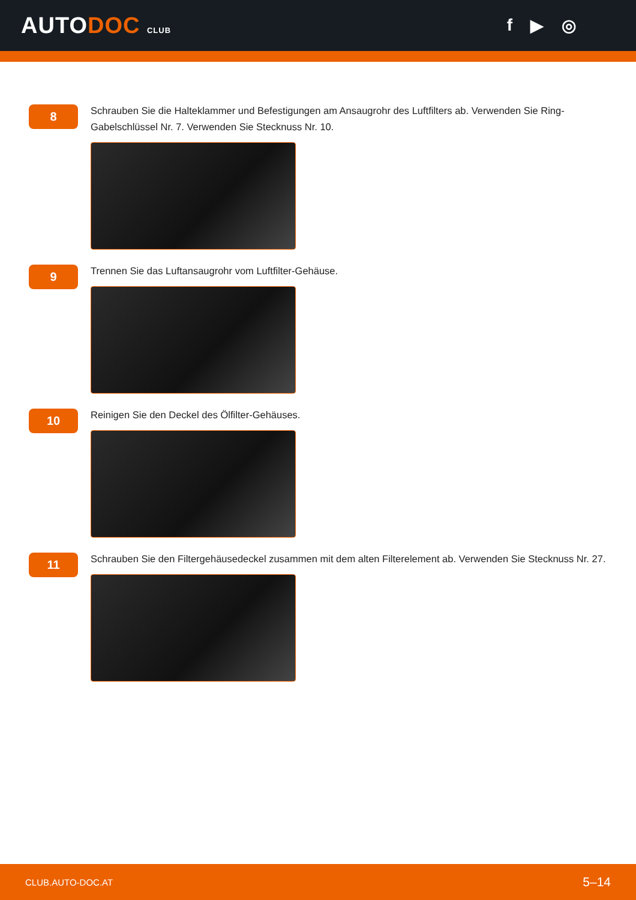AUTODOC CLUB
f ▶ ◎
8
Schrauben Sie die Halteklammer und Befestigungen am Ansaugrohr des Luftfilters ab. Verwenden Sie Ring-Gabelschlüssel Nr. 7. Verwenden Sie Stecknuss Nr. 10.
9
Trennen Sie das Luftansaugrohr vom Luftfilter-Gehäuse.
10
Reinigen Sie den Deckel des Ölfilter-Gehäuses.
11
Schrauben Sie den Filtergehäusedeckel zusammen mit dem alten Filterelement ab. Verwenden Sie Stecknuss Nr. 27.
CLUB.AUTO-DOC.AT 5–14